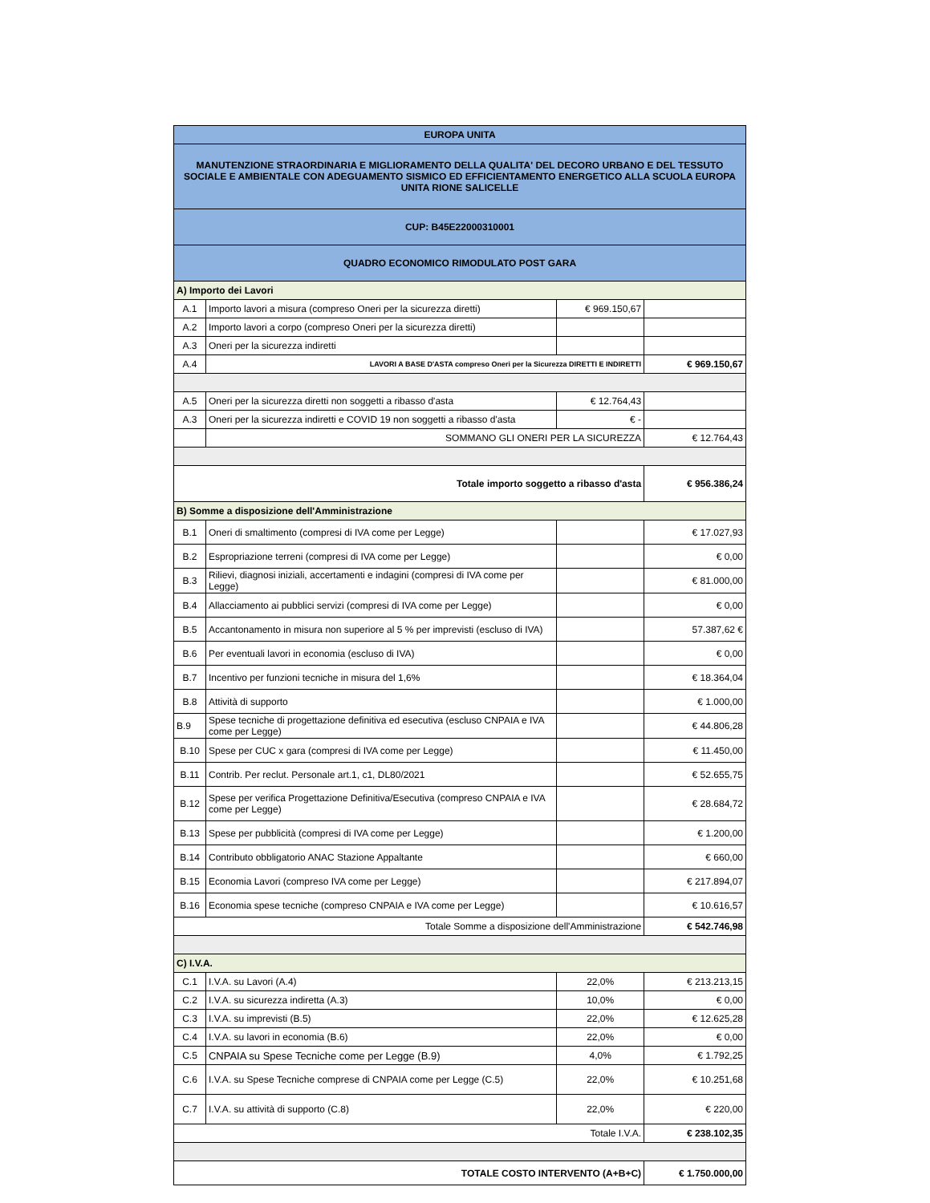| EUROPA UNITA | | | |
| MANUTENZIONE STRAORDINARIA E MIGLIORAMENTO DELLA QUALITA' DEL DECORO URBANO E DEL TESSUTO SOCIALE E AMBIENTALE CON ADEGUAMENTO SISMICO ED EFFICIENTAMENTO ENERGETICO ALLA SCUOLA EUROPA UNITA RIONE SALICELLE | | | |
| CUP: B45E22000310001 | | | |
| QUADRO ECONOMICO RIMODULATO POST GARA | | | |
| A) Importo dei Lavori | | | |
| A.1 | Importo lavori a misura (compreso Oneri per la sicurezza diretti) | € 969.150,67 | |
| A.2 | Importo lavori a corpo (compreso Oneri per la sicurezza diretti) | | |
| A.3 | Oneri per la sicurezza indiretti | | |
| A.4 | LAVORI A BASE D'ASTA compreso Oneri per la Sicurezza DIRETTI E INDIRETTI | | € 969.150,67 |
| A.5 | Oneri per la sicurezza diretti non soggetti a ribasso d'asta | € 12.764,43 | |
| A.3 | Oneri per la sicurezza indiretti e COVID 19 non soggetti a ribasso d'asta | € - | |
| | SOMMANO GLI ONERI PER LA SICUREZZA | | € 12.764,43 |
| Totale importo soggetto a ribasso d'asta | | | € 956.386,24 |
| B) Somme a disposizione dell'Amministrazione | | | |
| B.1 | Oneri di smaltimento (compresi di IVA come per Legge) | | € 17.027,93 |
| B.2 | Espropriazione terreni (compresi di IVA come per Legge) | | € 0,00 |
| B.3 | Rilievi, diagnosi iniziali, accertamenti e indagini (compresi di IVA come per Legge) | | € 81.000,00 |
| B.4 | Allacciamento ai pubblici servizi (compresi di IVA come per Legge) | | € 0,00 |
| B.5 | Accantonamento in misura non superiore al 5 % per imprevisti (escluso di IVA) | | 57.387,62 € |
| B.6 | Per eventuali lavori in economia (escluso di IVA) | | € 0,00 |
| B.7 | Incentivo per funzioni tecniche in misura del 1,6% | | € 18.364,04 |
| B.8 | Attività di supporto | | € 1.000,00 |
| B.9 | Spese tecniche di progettazione definitiva ed esecutiva (escluso CNPAIA e IVA come per Legge) | | € 44.806,28 |
| B.10 | Spese per CUC x gara (compresi di IVA come per Legge) | | € 11.450,00 |
| B.11 | Contrib. Per reclut. Personale art.1, c1, DL80/2021 | | € 52.655,75 |
| B.12 | Spese per verifica Progettazione Definitiva/Esecutiva (compreso CNPAIA e IVA come per Legge) | | € 28.684,72 |
| B.13 | Spese per pubblicità (compresi di IVA come per Legge) | | € 1.200,00 |
| B.14 | Contributo obbligatorio ANAC Stazione Appaltante | | € 660,00 |
| B.15 | Economia Lavori (compreso IVA come per Legge) | | € 217.894,07 |
| B.16 | Economia spese tecniche (compreso CNPAIA e IVA come per Legge) | | € 10.616,57 |
| Totale Somme a disposizione dell'Amministrazione | | | € 542.746,98 |
| C) I.V.A. | | | |
| C.1 | I.V.A. su Lavori (A.4) | 22,0% | € 213.213,15 |
| C.2 | I.V.A. su sicurezza indiretta (A.3) | 10,0% | € 0,00 |
| C.3 | I.V.A. su imprevisti (B.5) | 22,0% | € 12.625,28 |
| C.4 | I.V.A. su lavori in economia (B.6) | 22,0% | € 0,00 |
| C.5 | CNPAIA su Spese Tecniche come per Legge (B.9) | 4,0% | € 1.792,25 |
| C.6 | I.V.A. su Spese Tecniche comprese di CNPAIA come per Legge (C.5) | 22,0% | € 10.251,68 |
| C.7 | I.V.A. su attività di supporto (C.8) | 22,0% | € 220,00 |
| Totale I.V.A. | | | € 238.102,35 |
| TOTALE COSTO INTERVENTO (A+B+C) | | | € 1.750.000,00 |